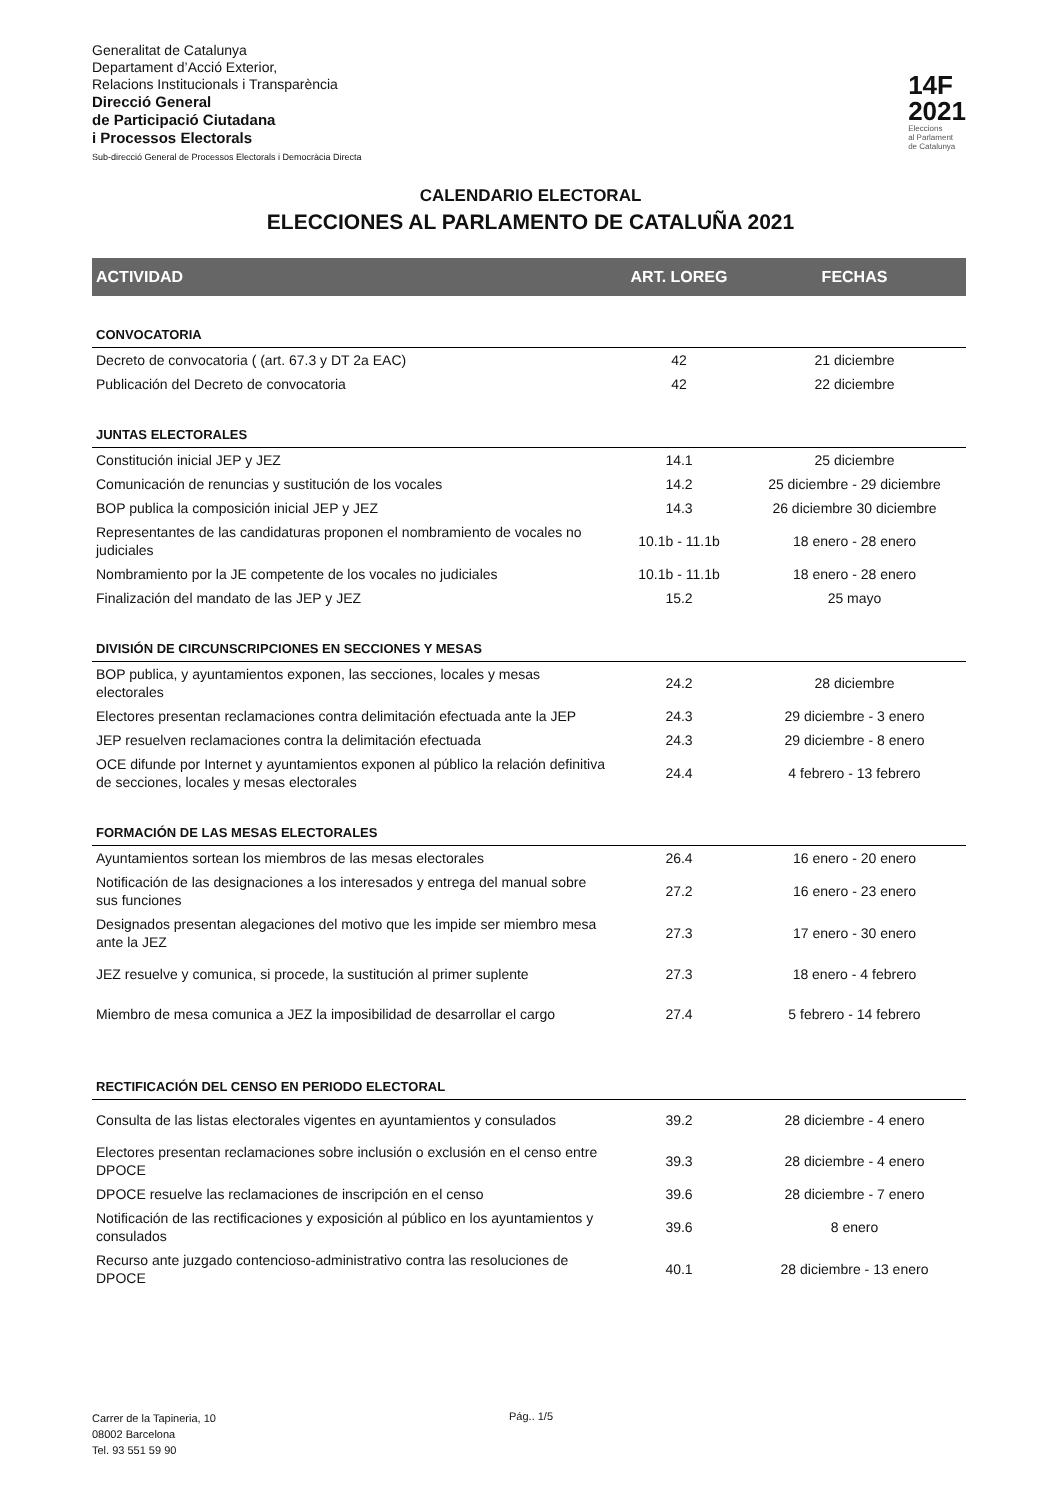Generalitat de Catalunya
Departament d’Acció Exterior,
Relacions Institucionals i Transparència
Direcció General
de Participació Ciutadana
i Processos Electorals
Sub-direcció General de Processos Electorals i Democràcia Directa
14F
2021
Eleccions
al Parlament
de Catalunya
CALENDARIO ELECTORAL
ELECCIONES AL PARLAMENTO DE CATALUÑA 2021
| ACTIVIDAD | ART. LOREG | FECHAS |
| --- | --- | --- |
| CONVOCATORIA | | |
| Decreto de convocatoria ( (art. 67.3 y DT 2a EAC) | 42 | 21 diciembre |
| Publicación del Decreto de convocatoria | 42 | 22 diciembre |
| JUNTAS ELECTORALES | | |
| Constitución inicial JEP y JEZ | 14.1 | 25 diciembre |
| Comunicación de renuncias y sustitución de los vocales | 14.2 | 25 diciembre - 29 diciembre |
| BOP publica la composición inicial JEP y JEZ | 14.3 | 26 diciembre 30 diciembre |
| Representantes de las candidaturas proponen el nombramiento de vocales no judiciales | 10.1b - 11.1b | 18 enero - 28 enero |
| Nombramiento por la JE competente de los vocales no judiciales | 10.1b - 11.1b | 18 enero - 28 enero |
| Finalización del mandato de las JEP y JEZ | 15.2 | 25 mayo |
| DIVISIÓN DE CIRCUNSCRIPCIONES EN SECCIONES Y MESAS | | |
| BOP publica, y ayuntamientos exponen, las secciones, locales y mesas electorales | 24.2 | 28 diciembre |
| Electores presentan reclamaciones contra delimitación efectuada ante la JEP | 24.3 | 29 diciembre - 3 enero |
| JEP resuelven reclamaciones contra la delimitación efectuada | 24.3 | 29 diciembre - 8 enero |
| OCE difunde por Internet y ayuntamientos exponen al público la relación definitiva de secciones, locales y mesas electorales | 24.4 | 4 febrero - 13 febrero |
| FORMACIÓN DE LAS MESAS ELECTORALES | | |
| Ayuntamientos sortean los miembros de las mesas electorales | 26.4 | 16 enero - 20 enero |
| Notificación de las designaciones a los interesados y entrega del manual sobre sus funciones | 27.2 | 16 enero - 23 enero |
| Designados presentan alegaciones del motivo que les impide ser miembro mesa ante la JEZ | 27.3 | 17 enero - 30 enero |
| JEZ resuelve y comunica, si procede, la sustitución al primer suplente | 27.3 | 18 enero - 4 febrero |
| Miembro de mesa comunica a JEZ la imposibilidad de desarrollar el cargo | 27.4 | 5 febrero - 14 febrero |
| RECTIFICACIÓN DEL CENSO EN PERIODO ELECTORAL | | |
| Consulta de las listas electorales vigentes en ayuntamientos y consulados | 39.2 | 28 diciembre - 4 enero |
| Electores presentan reclamaciones sobre inclusión o exclusión en el censo entre DPOCE | 39.3 | 28 diciembre - 4 enero |
| DPOCE resuelve las reclamaciones de inscripción en el censo | 39.6 | 28 diciembre - 7 enero |
| Notificación de las rectificaciones y exposición al público en los ayuntamientos y consulados | 39.6 | 8 enero |
| Recurso ante juzgado contencioso-administrativo contra las resoluciones de DPOCE | 40.1 | 28 diciembre - 13 enero |
Carrer de la Tapineria, 10
08002 Barcelona
Tel. 93 551 59 90
Pág.. 1/5